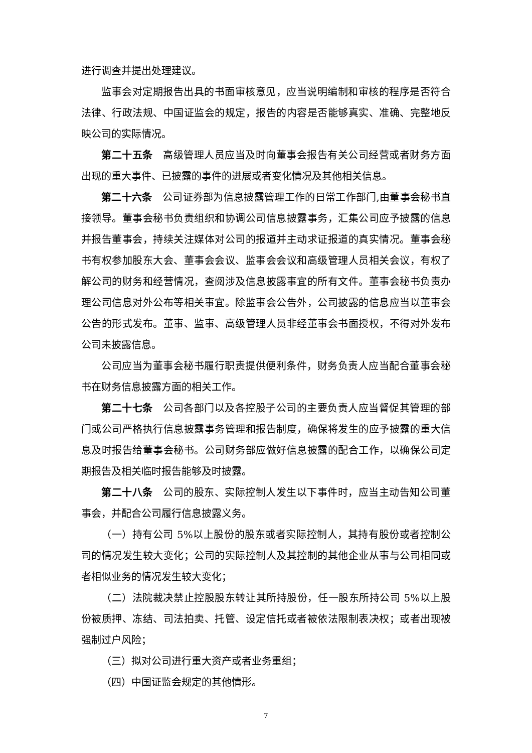进行调查并提出处理建议。
监事会对定期报告出具的书面审核意见，应当说明编制和审核的程序是否符合法律、行政法规、中国证监会的规定，报告的内容是否能够真实、准确、完整地反映公司的实际情况。
第二十五条　高级管理人员应当及时向董事会报告有关公司经营或者财务方面出现的重大事件、已披露的事件的进展或者变化情况及其他相关信息。
第二十六条　公司证券部为信息披露管理工作的日常工作部门,由董事会秘书直接领导。董事会秘书负责组织和协调公司信息披露事务，汇集公司应予披露的信息并报告董事会，持续关注媒体对公司的报道并主动求证报道的真实情况。董事会秘书有权参加股东大会、董事会会议、监事会会议和高级管理人员相关会议，有权了解公司的财务和经营情况，查阅涉及信息披露事宜的所有文件。董事会秘书负责办理公司信息对外公布等相关事宜。除监事会公告外，公司披露的信息应当以董事会公告的形式发布。董事、监事、高级管理人员非经董事会书面授权，不得对外发布公司未披露信息。
公司应当为董事会秘书履行职责提供便利条件，财务负责人应当配合董事会秘书在财务信息披露方面的相关工作。
第二十七条　公司各部门以及各控股子公司的主要负责人应当督促其管理的部门或公司严格执行信息披露事务管理和报告制度，确保将发生的应予披露的重大信息及时报告给董事会秘书。公司财务部应做好信息披露的配合工作，以确保公司定期报告及相关临时报告能够及时披露。
第二十八条　公司的股东、实际控制人发生以下事件时，应当主动告知公司董事会，并配合公司履行信息披露义务。
（一）持有公司 5%以上股份的股东或者实际控制人，其持有股份或者控制公司的情况发生较大变化；公司的实际控制人及其控制的其他企业从事与公司相同或者相似业务的情况发生较大变化；
（二）法院裁决禁止控股股东转让其所持股份，任一股东所持公司 5%以上股份被质押、冻结、司法拍卖、托管、设定信托或者被依法限制表决权；或者出现被强制过户风险；
（三）拟对公司进行重大资产或者业务重组；
（四）中国证监会规定的其他情形。
7